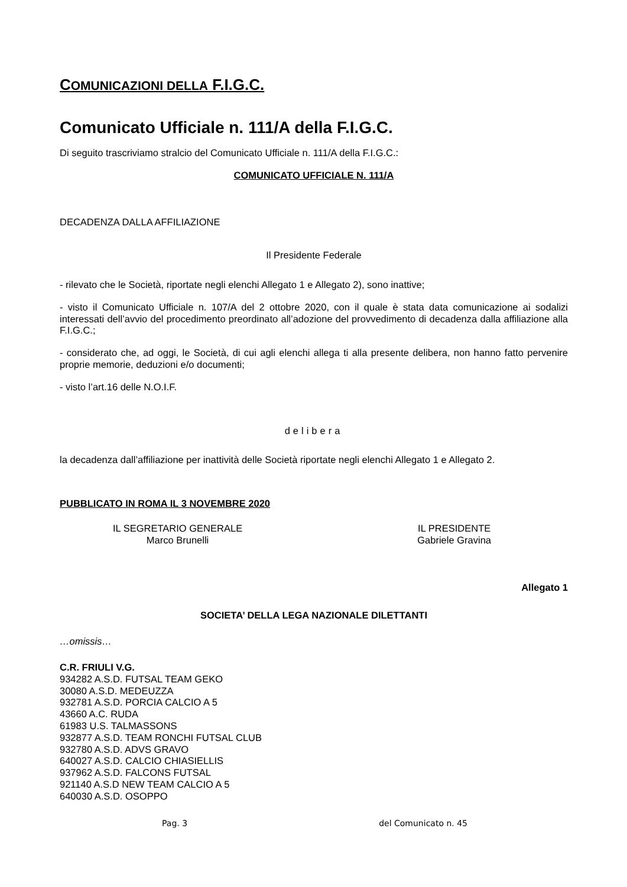COMUNICAZIONI DELLA F.I.G.C.
Comunicato Ufficiale n. 111/A della F.I.G.C.
Di seguito trascriviamo stralcio del Comunicato Ufficiale n. 111/A della F.I.G.C.:
COMUNICATO UFFICIALE N. 111/A
DECADENZA DALLA AFFILIAZIONE
Il Presidente Federale
- rilevato che le Società, riportate negli elenchi Allegato 1 e Allegato 2), sono inattive;
- visto il Comunicato Ufficiale n. 107/A del 2 ottobre 2020, con il quale è stata data comunicazione ai sodalizi interessati dell’avvio del procedimento preordinato all’adozione del provvedimento di decadenza dalla affiliazione alla F.I.G.C.;
- considerato che, ad oggi, le Società, di cui agli elenchi allega ti alla presente delibera, non hanno fatto pervenire proprie memorie, deduzioni e/o documenti;
- visto l’art.16 delle N.O.I.F.
delibera
la decadenza dall’affiliazione per inattività delle Società riportate negli elenchi Allegato 1 e Allegato 2.
PUBBLICATO IN ROMA IL 3 NOVEMBRE 2020
IL SEGRETARIO GENERALE
Marco Brunelli
IL PRESIDENTE
Gabriele Gravina
Allegato 1
SOCIETA’ DELLA LEGA NAZIONALE DILETTANTI
…omissis…
C.R. FRIULI V.G.
934282 A.S.D. FUTSAL TEAM GEKO
30080 A.S.D. MEDEUZZA
932781 A.S.D. PORCIA CALCIO A 5
43660 A.C. RUDA
61983 U.S. TALMASSONS
932877 A.S.D. TEAM RONCHI FUTSAL CLUB
932780 A.S.D. ADVS GRAVO
640027 A.S.D. CALCIO CHIASIELLIS
937962 A.S.D. FALCONS FUTSAL
921140 A.S.D NEW TEAM CALCIO A 5
640030 A.S.D. OSOPPO
Pag. 3 del Comunicato n. 45